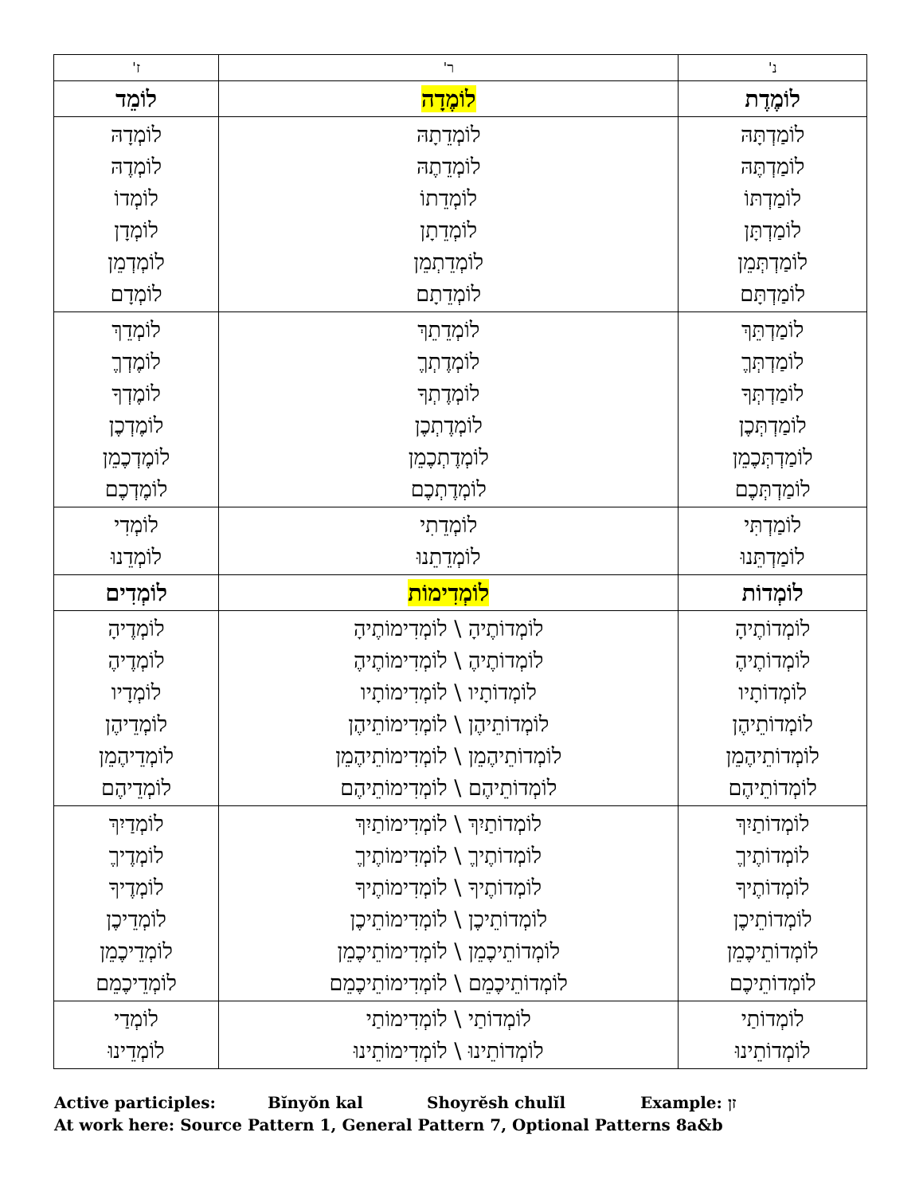| נ' | ר' | ז' |
| --- | --- | --- |
| לוֹמֶדֶת | לוֹמֶדָה | לוֹמֵד |
| לוֹמַדְתָּהּ לוֹמַדְתֶּהּ לוֹמַדְתּוֹ לוֹמַדְתָּן לוֹמַדְתְּמֵן לוֹמַדְתָּם | לוֹמְדֵתָהּ לוֹמְדֵתֶהּ לוֹמְדֵתוֹ לוֹמְדֵתָן לוֹמְדֵתְמֵן לוֹמְדֵתָם | לוֹמְדָהּ לוֹמְדֶהּ לוֹמְדוֹ לוֹמְדָן לוֹמְדְמֵן לוֹמְדָם |
| לוֹמַדְתֵּךְ לוֹמַדְתְּךֶ לוֹמַדְתְּךָ לוֹמַדְתְּכֶן לוֹמַדְתְּכֶמֵן לוֹמַדְתְּכֶם | לוֹמְדֵתֵךְ לוֹמְדֶתְךֶ לוֹמְדֶתְךָ לוֹמְדֶתְכֶן לוֹמְדֶתְכֶמֵן לוֹמְדֶתְכֶם | לוֹמְדֵךְ לוֹמֶדְךֶ לוֹמֶדְךָ לוֹמֶדְכֶן לוֹמֶדְכֶמֵן לוֹמֶדְכֶם |
| לוֹמַדְתִּי לוֹמַדְתֵּנוּ | לוֹמְדֵתִי לוֹמְדֵתֵנוּ | לוֹמְדִי לוֹמְדֵנוּ |
| לוֹמְדוֹת | לוֹמְדִימוֹת | לוֹמְדִים |
| לוֹמְדוֹתֶיהָ לוֹמְדוֹתֶיהֶ לוֹמְדוֹתָיו לוֹמְדוֹתֵיהֶן לוֹמְדוֹתֵיהֶמֵן לוֹמְדוֹתֵיהֶם | לוֹמְדוֹתֶיהָ \ לוֹמְדִימוֹתֶיהָ לוֹמְדוֹתֶיהֶ \ לוֹמְדִימוֹתֶיהֶ לוֹמְדוֹתָיו \ לוֹמְדִימוֹתָיו לוֹמְדוֹתֵיהֶן \ לוֹמְדִימוֹתֵיהֶן לוֹמְדוֹתֵיהֶמֵן \ לוֹמְדִימוֹתֵיהֶמֵן לוֹמְדוֹתֵיהֶם \ לוֹמְדִימוֹתֵיהֶם | לוֹמְדֶיהָ לוֹמְדֶיהֶ לוֹמְדָיו לוֹמְדֵיהֶן לוֹמְדֵיהֶמֵן לוֹמְדֵיהֶם |
| לוֹמְדוֹתַיִךְ לוֹמְדוֹתֶיךֶ לוֹמְדוֹתֶיךָ לוֹמְדוֹתֵיכֶן לוֹמְדוֹתֵיכֶמֵן לוֹמְדוֹתֵיכֶם | לוֹמְדוֹתַיִךְ \ לוֹמְדִימוֹתַיִךְ לוֹמְדוֹתֶיךֶ \ לוֹמְדִימוֹתֶיךֶ לוֹמְדוֹתֶיךָ \ לוֹמְדִימוֹתֶיךָ לוֹמְדוֹתֵיכֶן \ לוֹמְדִימוֹתֵיכֶן לוֹמְדוֹתֵיכֶמֵן \ לוֹמְדִימוֹתֵיכֶמֵן לוֹמְדוֹתֵיכֶמֵם \ לוֹמְדִימוֹתֵיכֶמֵם | לוֹמְדַיִךְ לוֹמְדֶיךֶ לוֹמְדֶיךָ לוֹמְדֵיכֶן לוֹמְדֵיכֶמֵן לוֹמְדֵיכֶמֵם |
| לוֹמְדוֹתַי לוֹמְדוֹתֵינוּ | לוֹמְדוֹתַי \ לוֹמְדִימוֹתַי לוֹמְדוֹתֵינוּ \ לוֹמְדִימוֹתֵינוּ | לוֹמְדַי לוֹמְדֵינוּ |
Active participles: Bĭnyŏn kal Shoyrĕsh chulĭl Example: זן
At work here: Source Pattern 1, General Pattern 7, Optional Patterns 8a&b